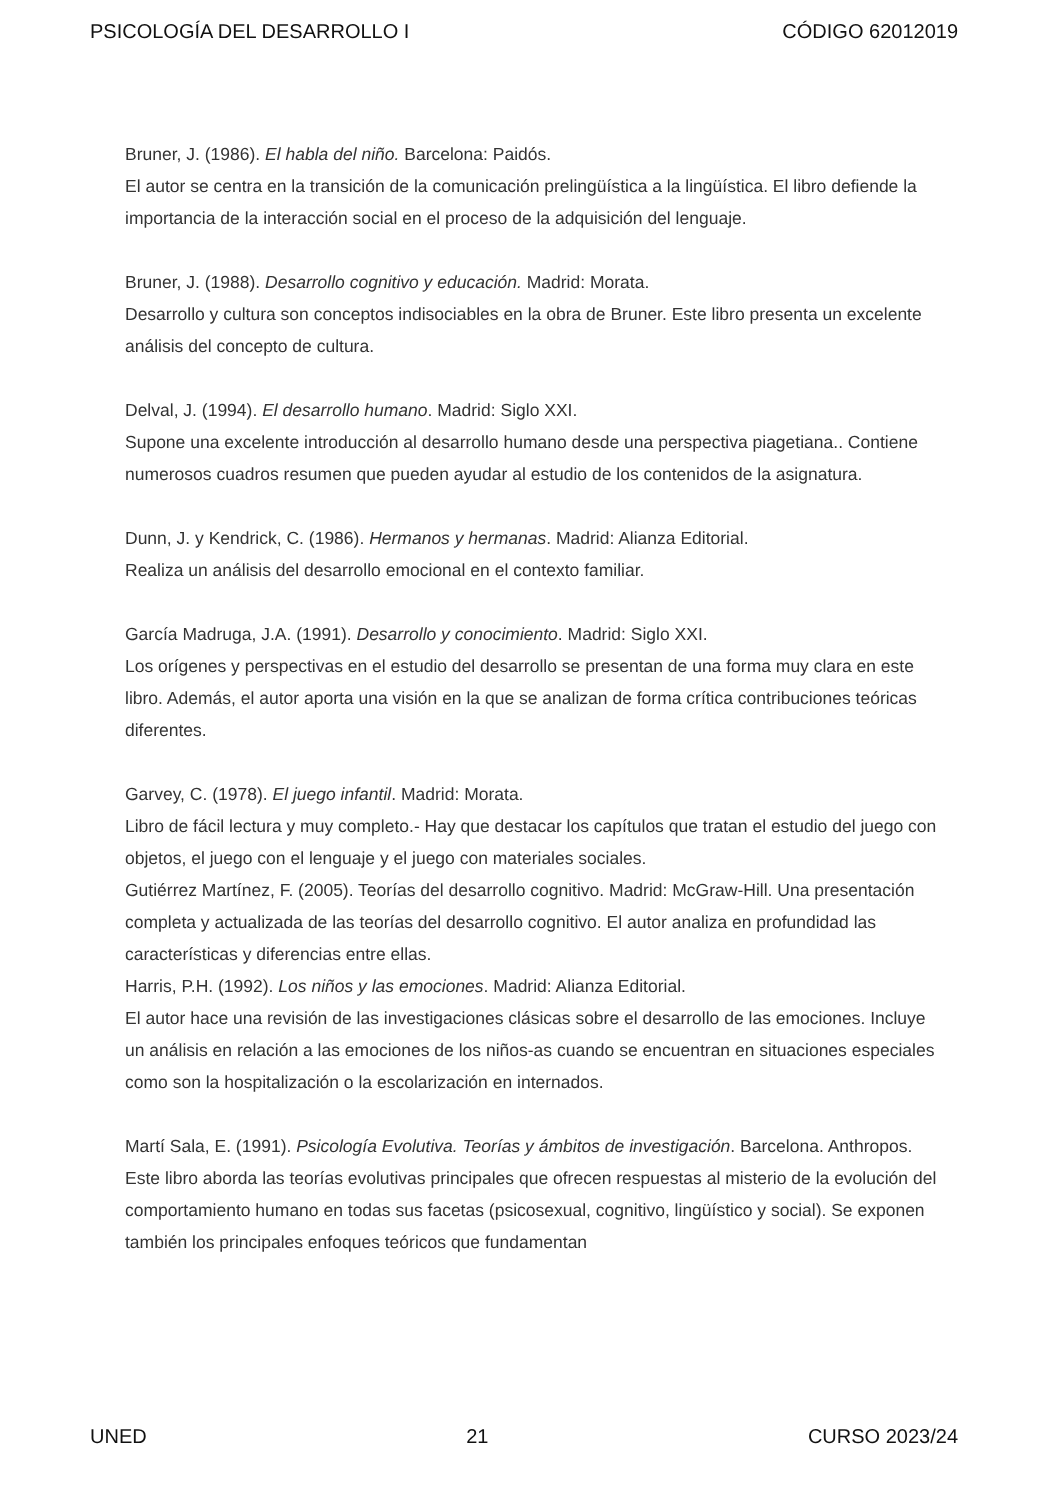PSICOLOGÍA DEL DESARROLLO I CÓDIGO 62012019
Bruner, J. (1986). El habla del niño. Barcelona: Paidós.
El autor se centra en la transición de la comunicación prelingüística a la lingüística. El libro defiende la importancia de la interacción social en el proceso de la adquisición del lenguaje.
Bruner, J. (1988). Desarrollo cognitivo y educación. Madrid: Morata.
Desarrollo y cultura son conceptos indisociables en la obra de Bruner. Este libro presenta un excelente análisis del concepto de cultura.
Delval, J. (1994). El desarrollo humano. Madrid: Siglo XXI.
Supone una excelente introducción al desarrollo humano desde una perspectiva piagetiana.. Contiene numerosos cuadros resumen que pueden ayudar al estudio de los contenidos de la asignatura.
Dunn, J. y Kendrick, C. (1986). Hermanos y hermanas. Madrid: Alianza Editorial.
Realiza un análisis del desarrollo emocional en el contexto familiar.
García Madruga, J.A. (1991). Desarrollo y conocimiento. Madrid: Siglo XXI.
Los orígenes y perspectivas en el estudio del desarrollo se presentan de una forma muy clara en este libro. Además, el autor aporta una visión en la que se analizan de forma crítica contribuciones teóricas diferentes.
Garvey, C. (1978). El juego infantil. Madrid: Morata.
Libro de fácil lectura y muy completo.- Hay que destacar los capítulos que tratan el estudio del juego con objetos, el juego con el lenguaje y el juego con materiales sociales.
Gutiérrez Martínez, F. (2005). Teorías del desarrollo cognitivo. Madrid: McGraw-Hill. Una presentación completa y actualizada de las teorías del desarrollo cognitivo. El autor analiza en profundidad las características y diferencias entre ellas.
Harris, P.H. (1992). Los niños y las emociones. Madrid: Alianza Editorial.
El autor hace una revisión de las investigaciones clásicas sobre el desarrollo de las emociones. Incluye un análisis en relación a las emociones de los niños-as cuando se encuentran en situaciones especiales como son la hospitalización o la escolarización en internados.
Martí Sala, E. (1991). Psicología Evolutiva. Teorías y ámbitos de investigación. Barcelona. Anthropos.
Este libro aborda las teorías evolutivas principales que ofrecen respuestas al misterio de la evolución del comportamiento humano en todas sus facetas (psicosexual, cognitivo, lingüístico y social). Se exponen también los principales enfoques teóricos que fundamentan
UNED 21 CURSO 2023/24